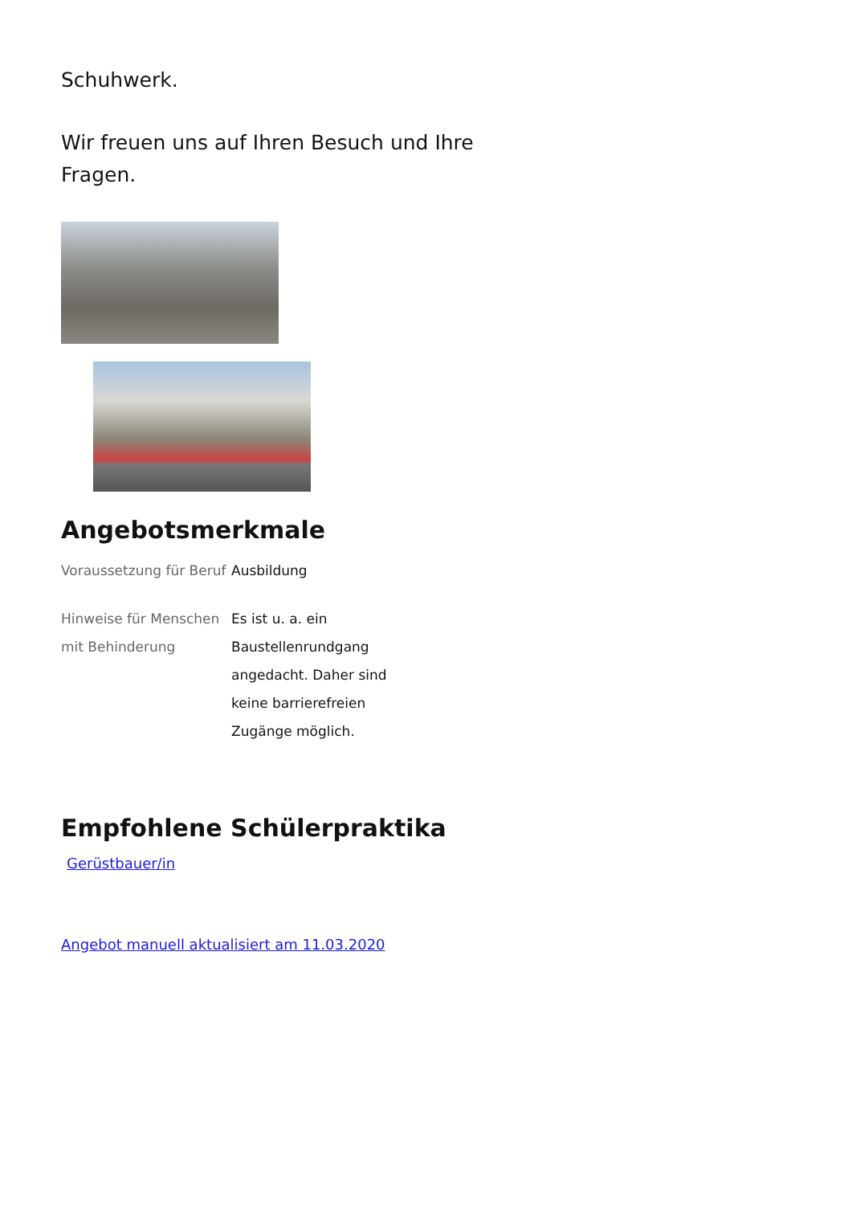Schuhwerk.
Wir freuen uns auf Ihren Besuch und Ihre Fragen.
Angebotsmerkmale
| Voraussetzung für Beruf | Ausbildung |
| Hinweise für Menschen mit Behinderung | Es ist u. a. ein Baustellenrundgang angedacht. Daher sind keine barrierefreien Zugänge möglich. |
Empfohlene Schülerpraktika
Gerüstbauer/in
Angebot manuell aktualisiert am 11.03.2020